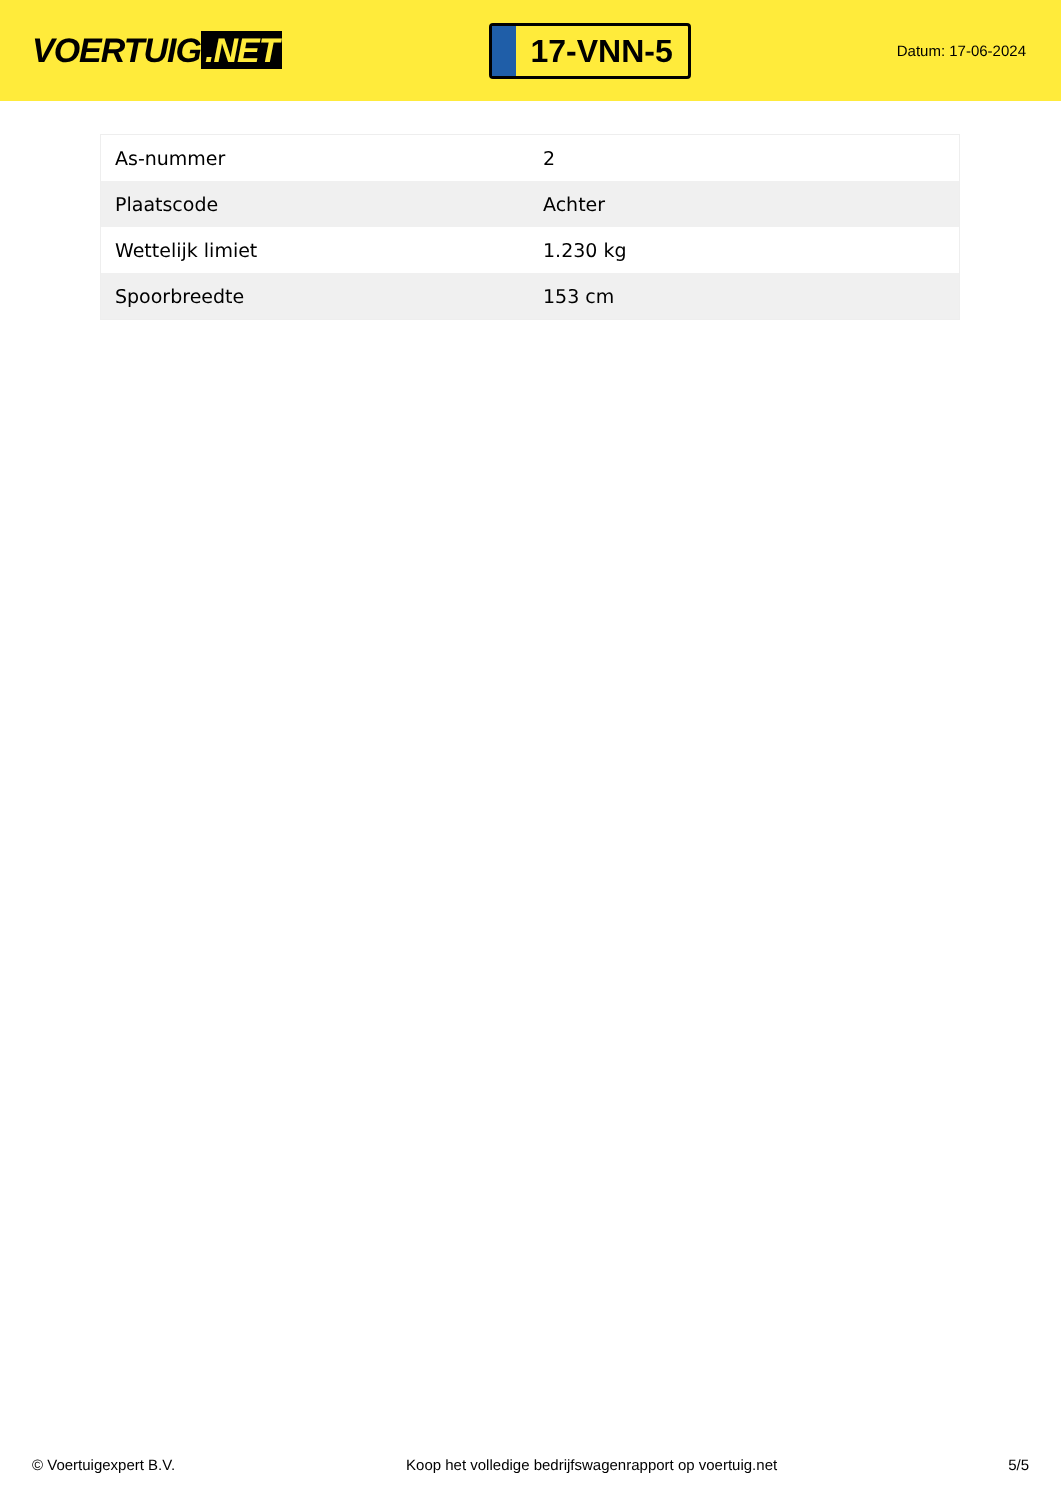VOERTUIG.NET
17-VNN-5
Datum: 17-06-2024
| As-nummer | 2 |
| Plaatscode | Achter |
| Wettelijk limiet | 1.230 kg |
| Spoorbreedte | 153 cm |
© Voertuigexpert B.V. Koop het volledige bedrijfswagenrapport op voertuig.net 5/5